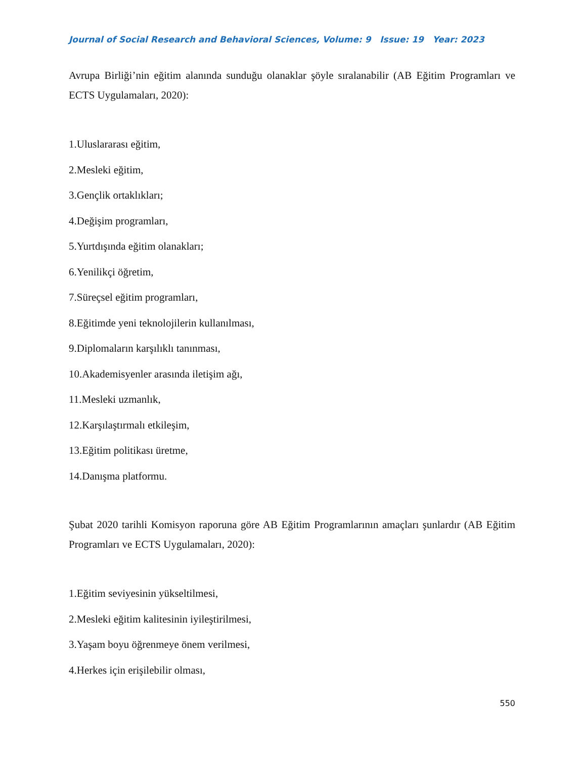Journal of Social Research and Behavioral Sciences, Volume: 9 Issue: 19 Year: 2023
Avrupa Birliği’nin eğitim alanında sunduğu olanaklar şöyle sıralanabilir (AB Eğitim Programları ve ECTS Uygulamaları, 2020):
1.Uluslararası eğitim,
2.Mesleki eğitim,
3.Gençlik ortaklıkları;
4.Değişim programları,
5.Yurtdışında eğitim olanakları;
6.Yenilikçi öğretim,
7.Süreçsel eğitim programları,
8.Eğitimde yeni teknolojilerin kullanılması,
9.Diplomaların karşılıklı tanınması,
10.Akademisyenler arasında iletişim ağı,
11.Mesleki uzmanlık,
12.Karşılaştırmalı etkileşim,
13.Eğitim politikası üretme,
14.Danışma platformu.
Şubat 2020 tarihli Komisyon raporuna göre AB Eğitim Programlarının amaçları şunlardır (AB Eğitim Programları ve ECTS Uygulamaları, 2020):
1.Eğitim seviyesinin yükseltilmesi,
2.Mesleki eğitim kalitesinin iyileştirilmesi,
3.Yaşam boyu öğrenmeye önem verilmesi,
4.Herkes için erişilebilir olması,
550